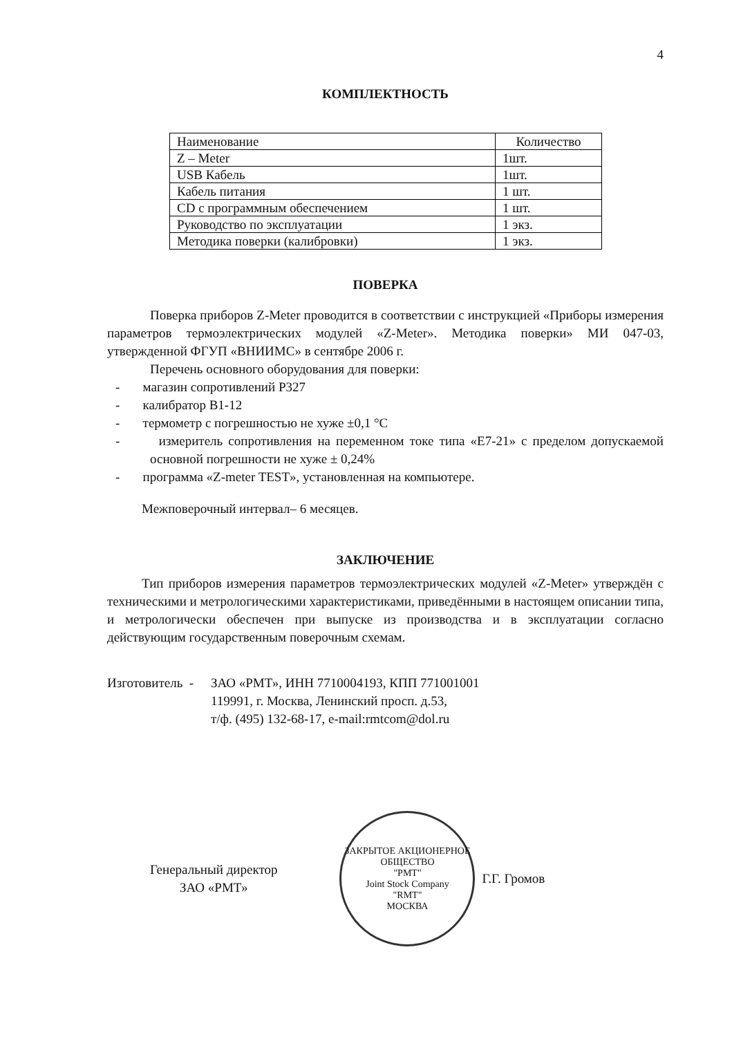4
КОМПЛЕКТНОСТЬ
| Наименование | Количество |
| --- | --- |
| Z – Meter | 1шт. |
| USB Кабель | 1шт. |
| Кабель питания | 1 шт. |
| CD с программным обеспечением | 1 шт. |
| Руководство по эксплуатации | 1 экз. |
| Методика поверки (калибровки) | 1 экз. |
ПОВЕРКА
Поверка приборов Z-Meter проводится в соответствии с инструкцией «Приборы измерения параметров термоэлектрических модулей «Z-Meter». Методика поверки» МИ 047-03, утвержденной ФГУП «ВНИИМС» в сентябре 2006 г.
Перечень основного оборудования для поверки:
- магазин сопротивлений Р327
- калибратор В1-12
- термометр с погрешностью не хуже ±0,1 °С
- измеритель сопротивления на переменном токе типа «Е7-21» с пределом допускаемой основной погрешности не хуже ± 0,24%
- программа «Z-meter TEST», установленная на компьютере.
Межповерочный интервал– 6 месяцев.
ЗАКЛЮЧЕНИЕ
Тип приборов измерения параметров термоэлектрических модулей «Z-Meter» утверждён с техническими и метрологическими характеристиками, приведёнными в настоящем описании типа, и метрологически обеспечен при выпуске из производства и в эксплуатации согласно действующим государственным поверочным схемам.
Изготовитель -
ЗАО «РМТ», ИНН 7710004193, КПП 771001001
119991, г. Москва, Ленинский просп. д.53,
т/ф. (495) 132-68-17, e-mail:rmtcom@dol.ru
Генеральный директор
ЗАО «РМТ»
ЗАКРЫТОЕ АКЦИОНЕРНОЕ ОБЩЕСТВО
"РМТ"
Joint Stock Company
"RMT"
МОСКВА
Г.Г. Громов